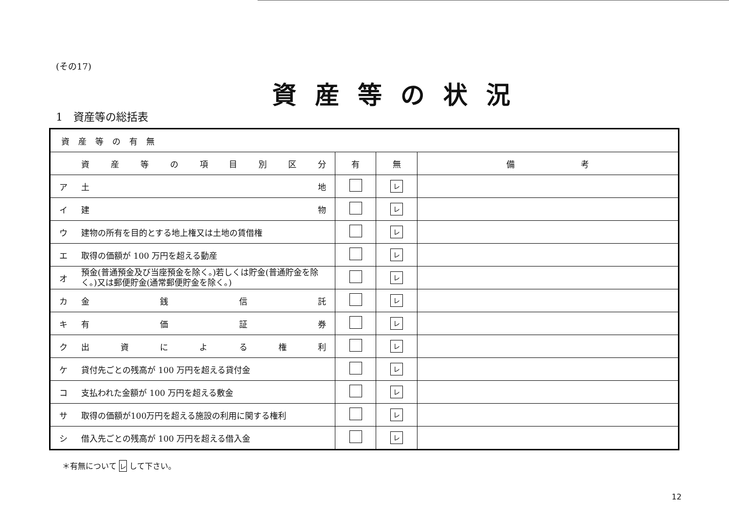(その17)
資産等の状況
1　資産等の総括表
| 資産等の有無 | | | |
| --- | --- | --- | --- |
| 資 産 等 の 項 目 別 区 分 | 有 | 無 | 備 考 |
| ア 土 地 | | レ | |
| イ 建 物 | | レ | |
| ウ 建物の所有を目的とする地上権又は土地の賃借権 | | レ | |
| エ 取得の価額が 100 万円を超える動産 | | レ | |
| オ 預金(普通預金及び当座預金を除く。)若しくは貯金(普通貯金を除く。)又は郵便貯金(通常郵便貯金を除く。) | | レ | |
| カ 金 銭 信 託 | | レ | |
| キ 有 価 証 券 | | レ | |
| ク 出 資 に よ る 権 利 | | レ | |
| ケ 貸付先ごとの残高が 100 万円を超える貸付金 | | レ | |
| コ 支払われた金額が 100 万円を超える敷金 | | レ | |
| サ 取得の価額が100万円を超える施設の利用に関する権利 | | レ | |
| シ 借入先ごとの残高が 100 万円を超える借入金 | | レ | |
＊有無について レ して下さい。
12